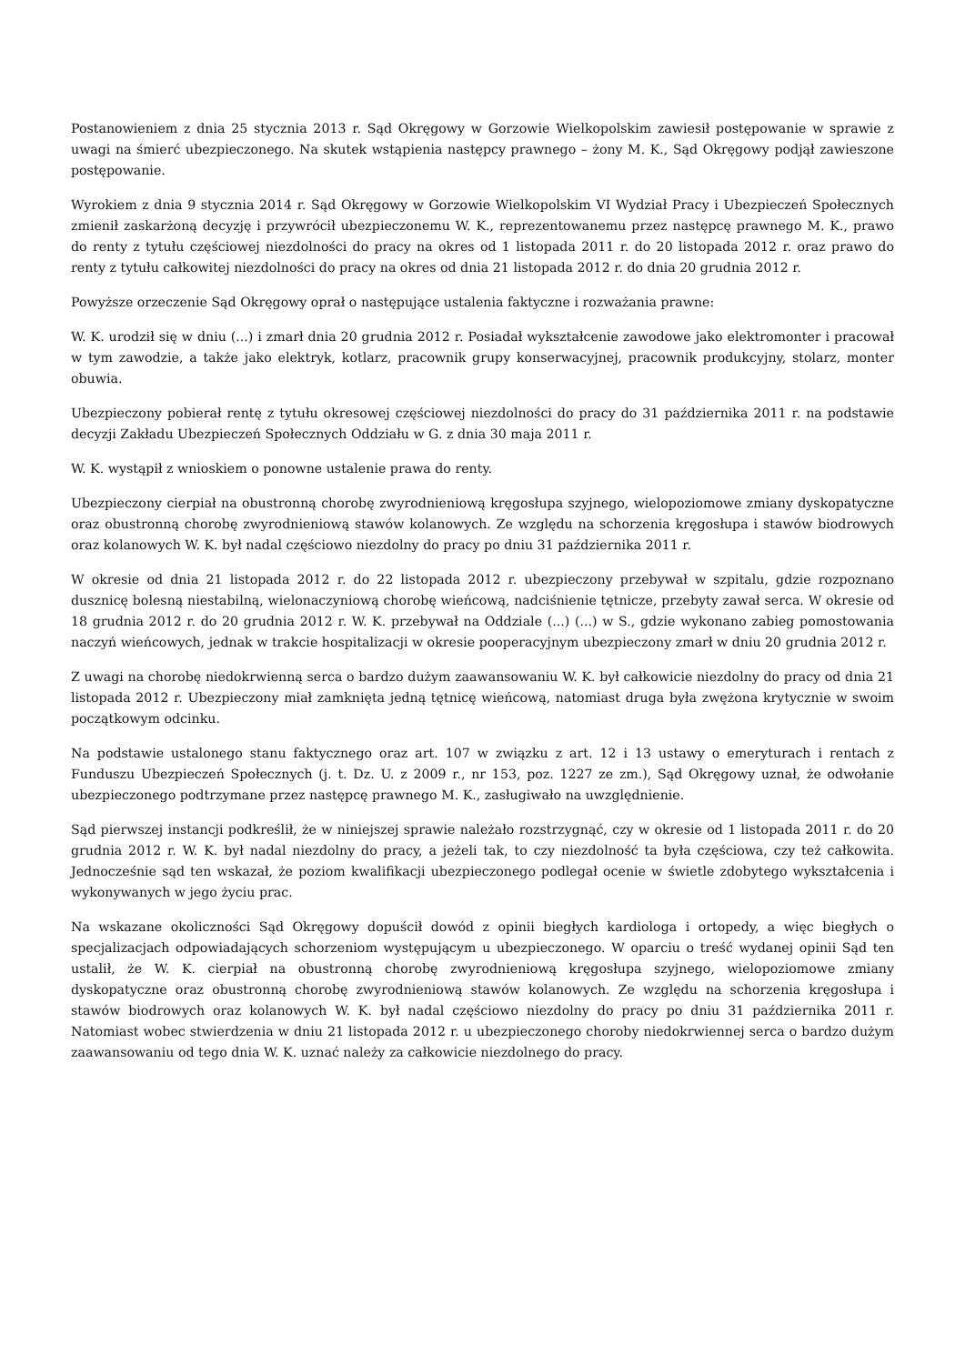Postanowieniem z dnia 25 stycznia 2013 r. Sąd Okręgowy w Gorzowie Wielkopolskim zawiesił postępowanie w sprawie z uwagi na śmierć ubezpieczonego. Na skutek wstąpienia następcy prawnego – żony M. K., Sąd Okręgowy podjął zawieszone postępowanie.
Wyrokiem z dnia 9 stycznia 2014 r. Sąd Okręgowy w Gorzowie Wielkopolskim VI Wydział Pracy i Ubezpieczeń Społecznych zmienił zaskarżoną decyzję i przywrócił ubezpieczonemu W. K., reprezentowanemu przez następcę prawnego M. K., prawo do renty z tytułu częściowej niezdolności do pracy na okres od 1 listopada 2011 r. do 20 listopada 2012 r. oraz prawo do renty z tytułu całkowitej niezdolności do pracy na okres od dnia 21 listopada 2012 r. do dnia 20 grudnia 2012 r.
Powyższe orzeczenie Sąd Okręgowy oprał o następujące ustalenia faktyczne i rozważania prawne:
W. K. urodził się w dniu (...) i zmarł dnia 20 grudnia 2012 r. Posiadał wykształcenie zawodowe jako elektromonter i pracował w tym zawodzie, a także jako elektryk, kotlarz, pracownik grupy konserwacyjnej, pracownik produkcyjny, stolarz, monter obuwia.
Ubezpieczony pobierał rentę z tytułu okresowej częściowej niezdolności do pracy do 31 października 2011 r. na podstawie decyzji Zakładu Ubezpieczeń Społecznych Oddziału w G. z dnia 30 maja 2011 r.
W. K. wystąpił z wnioskiem o ponowne ustalenie prawa do renty.
Ubezpieczony cierpiał na obustronną chorobę zwyrodnieniową kręgosłupa szyjnego, wielopoziomowe zmiany dyskopatyczne oraz obustronną chorobę zwyrodnieniową stawów kolanowych. Ze względu na schorzenia kręgosłupa i stawów biodrowych oraz kolanowych W. K. był nadal częściowo niezdolny do pracy po dniu 31 października 2011 r.
W okresie od dnia 21 listopada 2012 r. do 22 listopada 2012 r. ubezpieczony przebywał w szpitalu, gdzie rozpoznano dusznicę bolesną niestabilną, wielonaczyniową chorobę wieńcową, nadciśnienie tętnicze, przebyty zawał serca. W okresie od 18 grudnia 2012 r. do 20 grudnia 2012 r. W. K. przebywał na Oddziale (...) (...) w S., gdzie wykonano zabieg pomostowania naczyń wieńcowych, jednak w trakcie hospitalizacji w okresie pooperacyjnym ubezpieczony zmarł w dniu 20 grudnia 2012 r.
Z uwagi na chorobę niedokrwienną serca o bardzo dużym zaawansowaniu W. K. był całkowicie niezdolny do pracy od dnia 21 listopada 2012 r. Ubezpieczony miał zamknięta jedną tętnicę wieńcową, natomiast druga była zwężona krytycznie w swoim początkowym odcinku.
Na podstawie ustalonego stanu faktycznego oraz art. 107 w związku z art. 12 i 13 ustawy o emeryturach i rentach z Funduszu Ubezpieczeń Społecznych (j. t. Dz. U. z 2009 r., nr 153, poz. 1227 ze zm.), Sąd Okręgowy uznał, że odwołanie ubezpieczonego podtrzymane przez następcę prawnego M. K., zasługiwało na uwzględnienie.
Sąd pierwszej instancji podkreślił, że w niniejszej sprawie należało rozstrzygnąć, czy w okresie od 1 listopada 2011 r. do 20 grudnia 2012 r. W. K. był nadal niezdolny do pracy, a jeżeli tak, to czy niezdolność ta była częściowa, czy też całkowita. Jednocześnie sąd ten wskazał, że poziom kwalifikacji ubezpieczonego podlegał ocenie w świetle zdobytego wykształcenia i wykonywanych w jego życiu prac.
Na wskazane okoliczności Sąd Okręgowy dopuścił dowód z opinii biegłych kardiologa i ortopedy, a więc biegłych o specjalizacjach odpowiadających schorzeniom występującym u ubezpieczonego. W oparciu o treść wydanej opinii Sąd ten ustalił, że W. K. cierpiał na obustronną chorobę zwyrodnieniową kręgosłupa szyjnego, wielopoziomowe zmiany dyskopatyczne oraz obustronną chorobę zwyrodnieniową stawów kolanowych. Ze względu na schorzenia kręgosłupa i stawów biodrowych oraz kolanowych W. K. był nadal częściowo niezdolny do pracy po dniu 31 października 2011 r. Natomiast wobec stwierdzenia w dniu 21 listopada 2012 r. u ubezpieczonego choroby niedokrwiennej serca o bardzo dużym zaawansowaniu od tego dnia W. K. uznać należy za całkowicie niezdolnego do pracy.